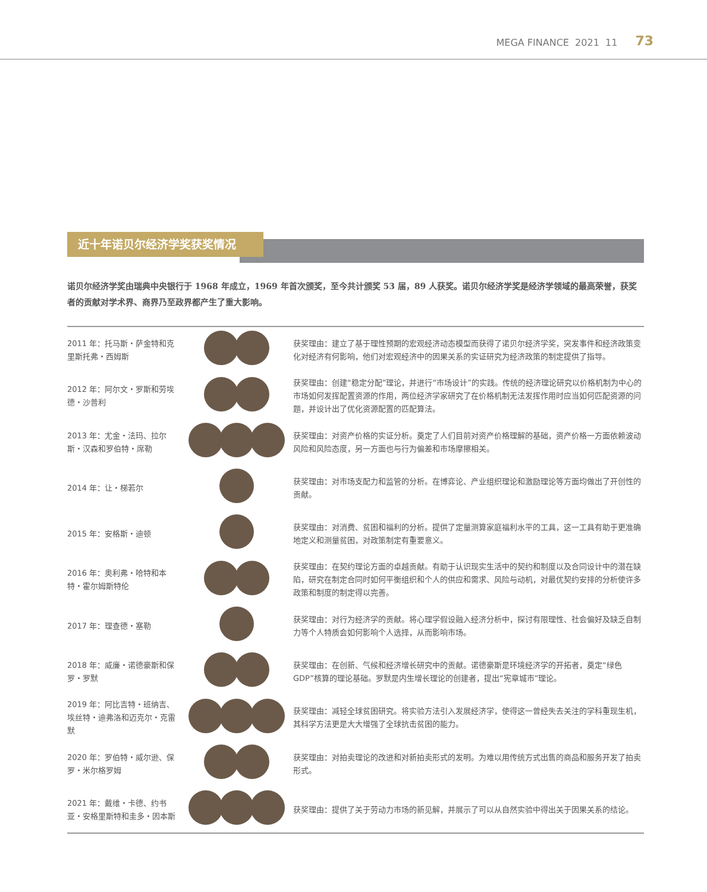MEGA FINANCE 2021 11 73
近十年诺贝尔经济学奖获奖情况
诺贝尔经济学奖由瑞典中央银行于 1968 年成立，1969 年首次颁奖，至今共计颁奖 53 届，89 人获奖。诺贝尔经济学奖是经济学领域的最高荣誉，获奖者的贡献对学术界、商界乃至政界都产生了重大影响。
| 2011 年：托马斯・萨金特和克里斯托弗・西姆斯 | | 获奖理由：建立了基于理性预期的宏观经济动态模型而获得了诺贝尔经济学奖，突发事件和经济政策变化对经济有何影响，他们对宏观经济中的因果关系的实证研究为经济政策的制定提供了指导。 |
| 2012 年：阿尔文・罗斯和劳埃德・沙普利 | | 获奖理由：创建“稳定分配”理论，并进行“市场设计”的实践。传统的经济理论研究以价格机制为中心的市场如何发挥配置资源的作用，两位经济学家研究了在价格机制无法发挥作用时应当如何匹配资源的问题，并设计出了优化资源配置的匹配算法。 |
| 2013 年：尤金・法玛、拉尔斯・汉森和罗伯特・席勒 | | 获奖理由：对资产价格的实证分析。奠定了人们目前对资产价格理解的基础，资产价格一方面依赖波动风险和风险态度，另一方面也与行为偏差和市场摩擦相关。 |
| 2014 年：让・梯若尔 | | 获奖理由：对市场支配力和监管的分析。在博弈论、产业组织理论和激励理论等方面均做出了开创性的贡献。 |
| 2015 年：安格斯・迪顿 | | 获奖理由：对消费、贫困和福利的分析。提供了定量测算家庭福利水平的工具，这一工具有助于更准确地定义和测量贫困，对政策制定有重要意义。 |
| 2016 年：奥利弗・哈特和本特・霍尔姆斯特伦 | | 获奖理由：在契约理论方面的卓越贡献。有助于认识现实生活中的契约和制度以及合同设计中的潜在缺陷，研究在制定合同时如何平衡组织和个人的供应和需求、风险与动机，对最优契约安排的分析使许多政策和制度的制定得以完善。 |
| 2017 年：理查德・塞勒 | | 获奖理由：对行为经济学的贡献。将心理学假设融入经济分析中，探讨有限理性、社会偏好及缺乏自制力等个人特质会如何影响个人选择，从而影响市场。 |
| 2018 年：威廉・诺德豪斯和保罗・罗默 | | 获奖理由：在创新、气候和经济增长研究中的贡献。诺德豪斯是环境经济学的开拓者，奠定“绿色 GDP”核算的理论基础。罗默是内生增长理论的创建者，提出“宪章城市”理论。 |
| 2019 年：阿比吉特・班纳吉、埃丝特・迪弗洛和迈克尔・克雷默 | | 获奖理由：减轻全球贫困研究。将实验方法引入发展经济学，使得这一曾经失去关注的学科重现生机，其科学方法更是大大增强了全球抗击贫困的能力。 |
| 2020 年：罗伯特・威尔逊、保罗・米尔格罗姆 | | 获奖理由：对拍卖理论的改进和对新拍卖形式的发明。为难以用传统方式出售的商品和服务开发了拍卖形式。 |
| 2021 年：戴维・卡德、约书亚・安格里斯特和圭多・因本斯 | | 获奖理由：提供了关于劳动力市场的新见解，并展示了可以从自然实验中得出关于因果关系的结论。 |